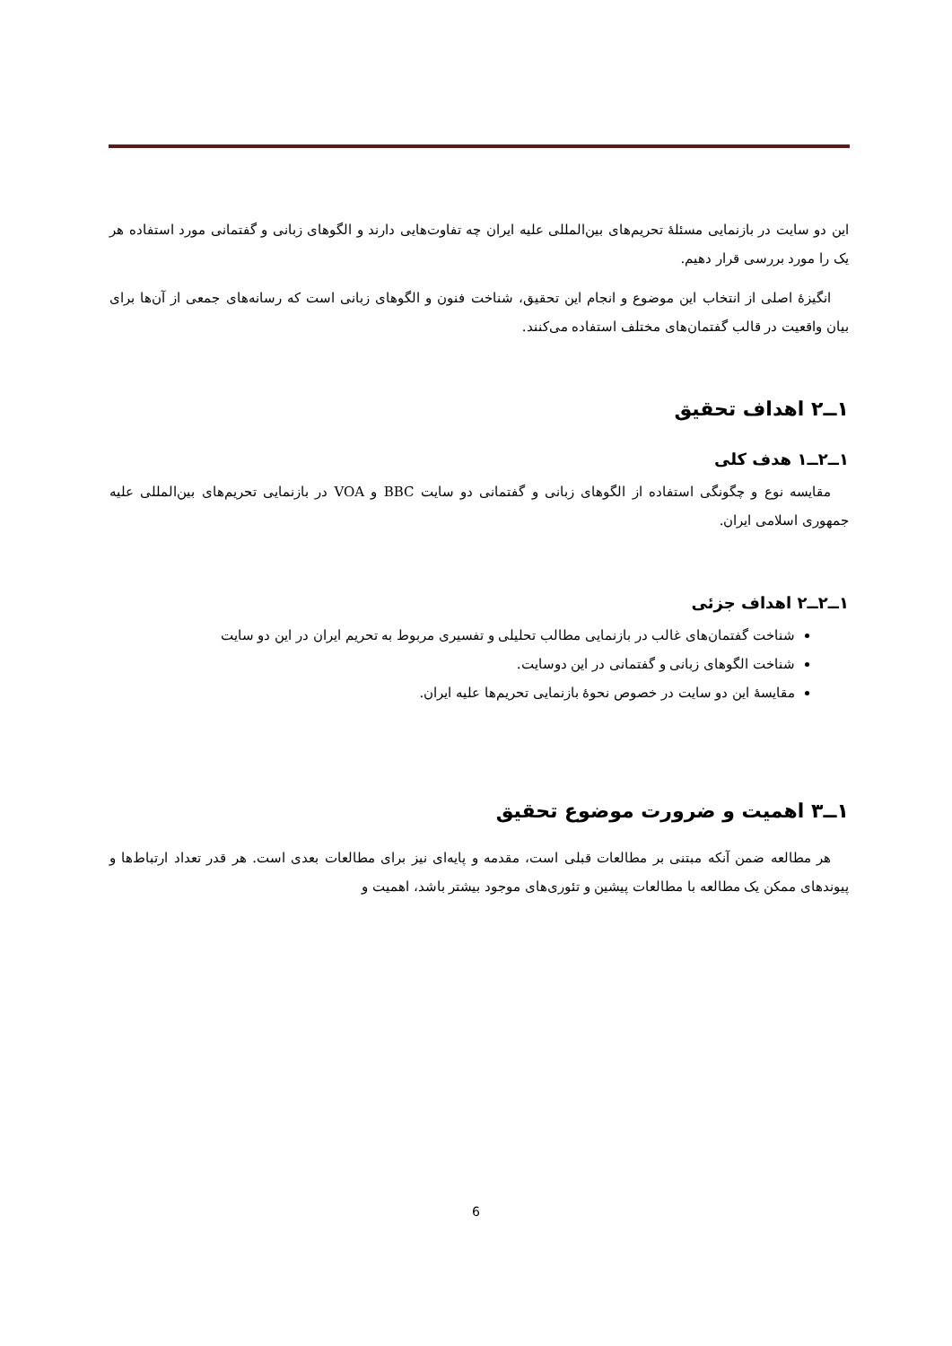این دو سایت در بازنمایی مسئلهٔ تحریم‌های بین‌المللی علیه ایران چه تفاوت‌هایی دارند و الگوهای زبانی و گفتمانی مورد استفاده هر یک را مورد بررسی قرار دهیم.
انگیزهٔ اصلی از انتخاب این موضوع و انجام این تحقیق، شناخت فنون و الگوهای زبانی است که رسانه‌های جمعی از آن‌ها برای بیان واقعیت در قالب گفتمان‌های مختلف استفاده می‌کنند.
۱ــ۲ اهداف تحقیق
۱ــ۲ــ۱ هدف کلی
مقایسه نوع و چگونگی استفاده از الگوهای زبانی و گفتمانی دو سایت BBC و VOA در بازنمایی تحریم‌های بین‌المللی علیه جمهوری اسلامی ایران.
۱ــ۲ــ۲ اهداف جزئی
شناخت گفتمان‌های غالب در بازنمایی مطالب تحلیلی و تفسیری مربوط به تحریم ایران در این دو سایت
شناخت الگوهای زبانی و گفتمانی در این دوسایت.
مقایسهٔ این دو سایت در خصوص نحوهٔ بازنمایی تحریم‌ها علیه ایران.
۱ــ۳ اهمیت و ضرورت موضوع تحقیق
هر مطالعه ضمن آنکه مبتنی بر مطالعات قبلی است، مقدمه و پایه‌ای نیز برای مطالعات بعدی است. هر قدر تعداد ارتباط‌ها و پیوندهای ممکن یک مطالعه با مطالعات پیشین و تئوری‌های موجود بیشتر باشد، اهمیت و
6